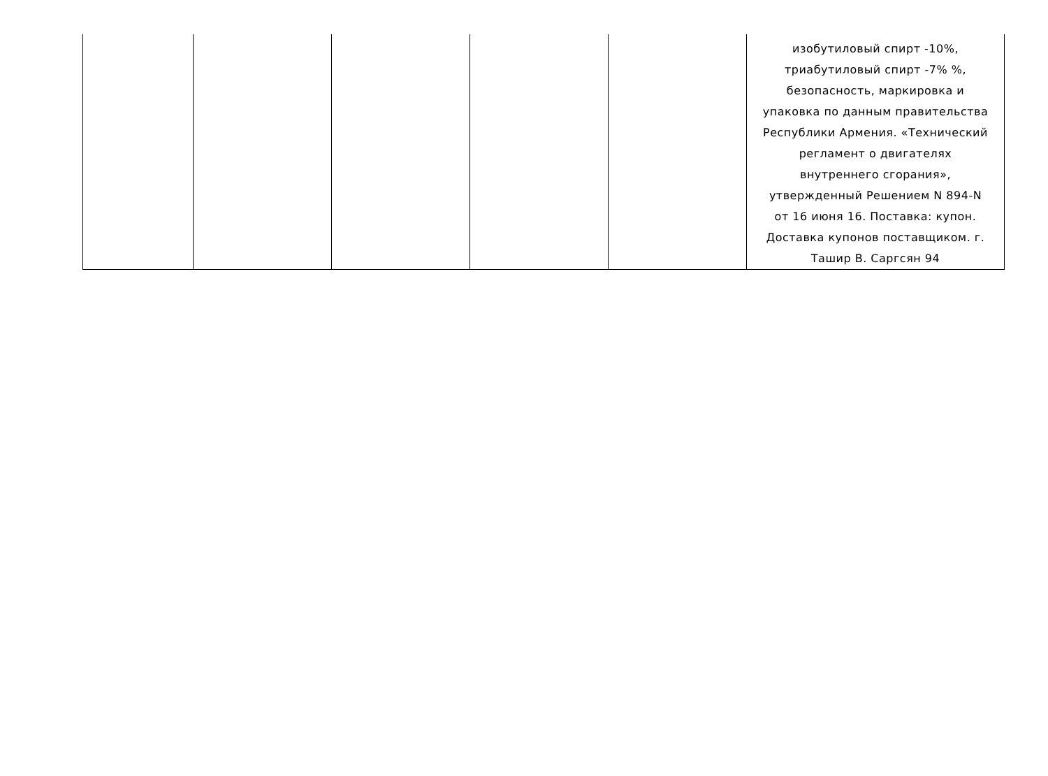| | | | | | изобутиловый спирт -10%, триабутиловый спирт -7% %, безопасность, маркировка и упаковка по данным правительства Республики Армения. «Технический регламент о двигателях внутреннего сгорания», утвержденный Решением N 894-N от 16 июня 16. Поставка: купон. Доставка купонов поставщиком. г. Ташир В. Саргсян 94 |